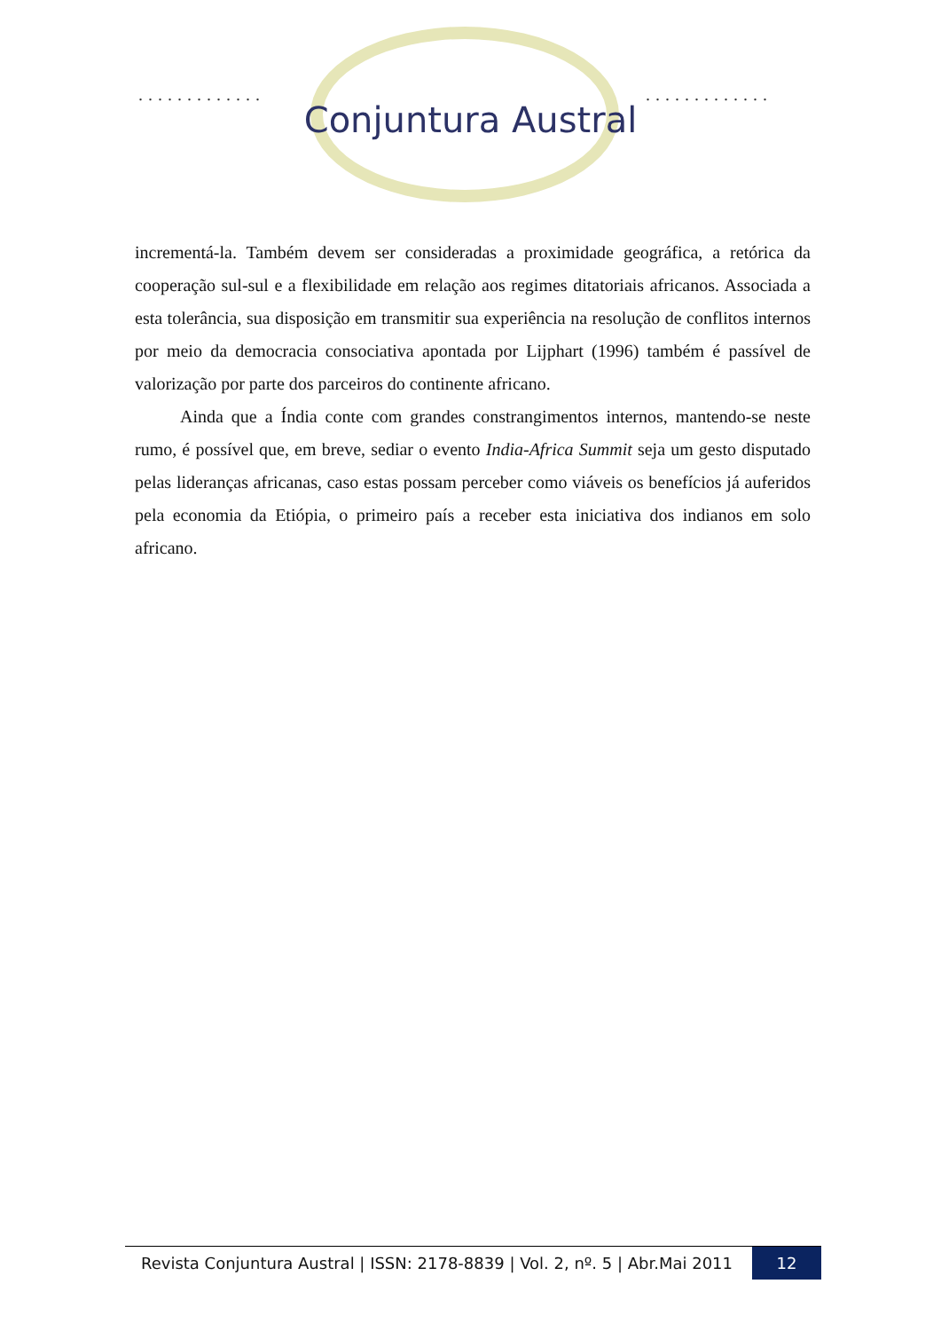............. .............
Conjuntura Austral
incrementá-la. Também devem ser consideradas a proximidade geográfica, a retórica da cooperação sul-sul e a flexibilidade em relação aos regimes ditatoriais africanos. Associada a esta tolerância, sua disposição em transmitir sua experiência na resolução de conflitos internos por meio da democracia consociativa apontada por Lijphart (1996) também é passível de valorização por parte dos parceiros do continente africano.
Ainda que a Índia conte com grandes constrangimentos internos, mantendo-se neste rumo, é possível que, em breve, sediar o evento India-Africa Summit seja um gesto disputado pelas lideranças africanas, caso estas possam perceber como viáveis os benefícios já auferidos pela economia da Etiópia, o primeiro país a receber esta iniciativa dos indianos em solo africano.
Revista Conjuntura Austral | ISSN: 2178-8839 | Vol. 2, nº. 5 | Abr.Mai 2011
12